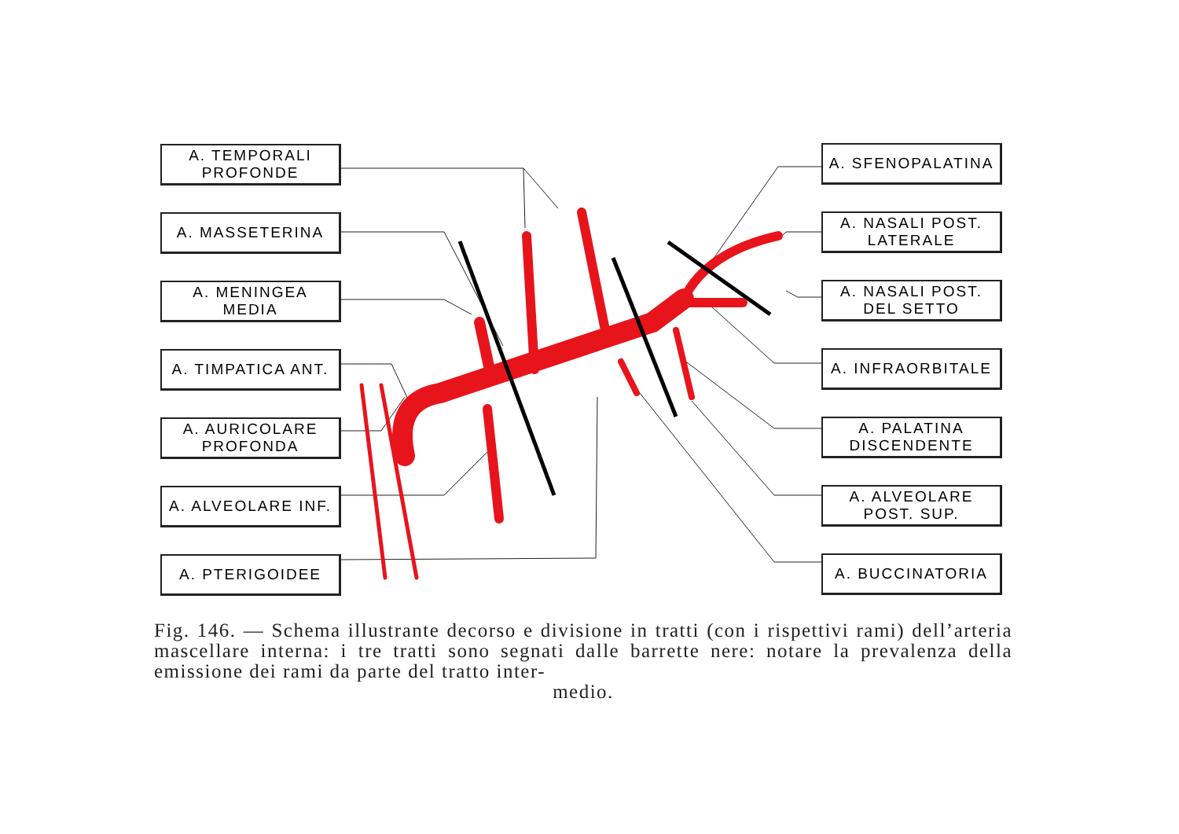A. TEMPORALI
PROFONDE
A. MASSETERINA
A. MENINGEA
MEDIA
A. TIMPATICA ANT.
A. AURICOLARE
PROFONDA
A. ALVEOLARE INF.
A. PTERIGOIDEE
A. SFENOPALATINA
A. NASALI POST.
LATERALE
A. NASALI POST.
DEL SETTO
A. INFRAORBITALE
A. PALATINA
DISCENDENTE
A. ALVEOLARE
POST. SUP.
A. BUCCINATORIA
Fig. 146. — Schema illustrante decorso e divisione in tratti (con i rispettivi rami) dell’arteria mascellare interna: i tre tratti sono segnati dalle barrette nere: notare la prevalenza della emissione dei rami da parte del tratto inter-
medio.